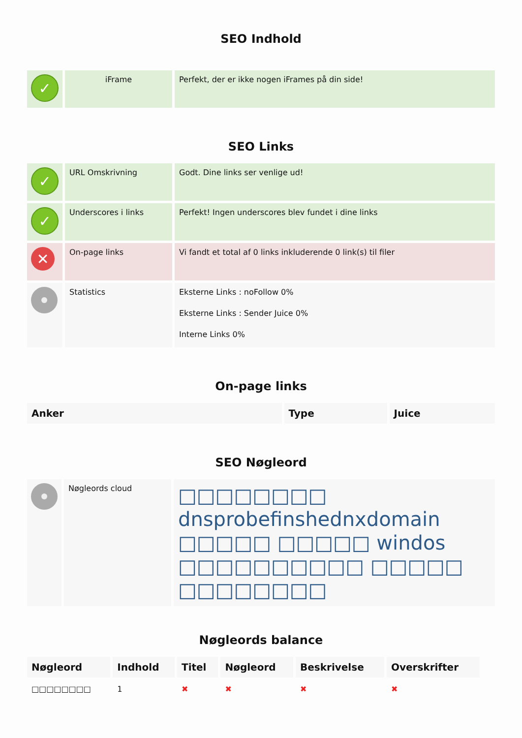SEO Indhold
| ✓ | iFrame | Perfekt, der er ikke nogen iFrames på din side! |
SEO Links
| ✓ | URL Omskrivning | Godt. Dine links ser venlige ud! |
| ✓ | Underscores i links | Perfekt! Ingen underscores blev fundet i dine links |
| ✕ | On-page links | Vi fandt et total af 0 links inkluderende 0 link(s) til filer |
| | Statistics | Eksterne Links : noFollow 0% Eksterne Links : Sender Juice 0% Interne Links 0% |
On-page links
| Anker | Type | Juice |
| --- | --- | --- |
SEO Nøgleord
| | Nøgleords cloud | □□□□□□□□ dnsprobefinshednxdomain □□□□□ □□□□□ windos □□□□□□□□□□ □□□□□ □□□□□□□□ |
Nøgleords balance
| Nøgleord | Indhold | Titel | Nøgleord | Beskrivelse | Overskrifter |
| --- | --- | --- | --- | --- | --- |
| □□□□□□□□ | 1 | ✖ | ✖ | ✖ | ✖ |